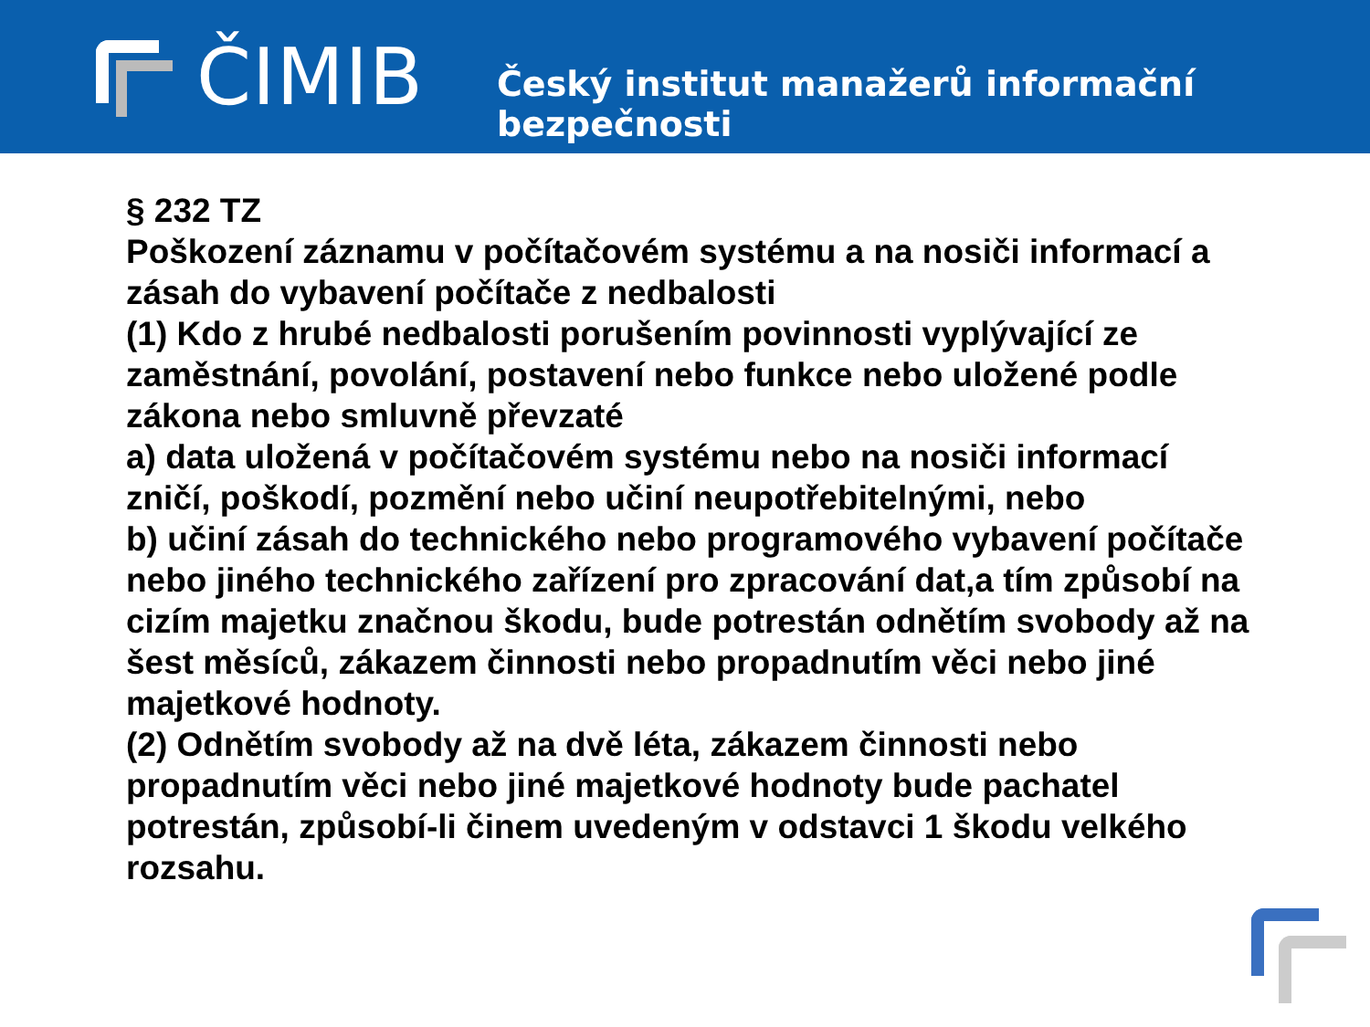ČIMIB
Český institut manažerů informační bezpečnosti
§ 232 TZ
Poškození záznamu v počítačovém systému a na nosiči informací a zásah do vybavení počítače z nedbalosti
(1) Kdo z hrubé nedbalosti porušením povinnosti vyplývající ze zaměstnání, povolání, postavení nebo funkce nebo uložené podle zákona nebo smluvně převzaté
a) data uložená v počítačovém systému nebo na nosiči informací zničí, poškodí, pozmění nebo učiní neupotřebitelnými, nebo
b) učiní zásah do technického nebo programového vybavení počítače nebo jiného technického zařízení pro zpracování dat,a tím způsobí na cizím majetku značnou škodu, bude potrestán odnětím svobody až na šest měsíců, zákazem činnosti nebo propadnutím věci nebo jiné majetkové hodnoty.
(2) Odnětím svobody až na dvě léta, zákazem činnosti nebo propadnutím věci nebo jiné majetkové hodnoty bude pachatel potrestán, způsobí-li činem uvedeným v odstavci 1 škodu velkého rozsahu.